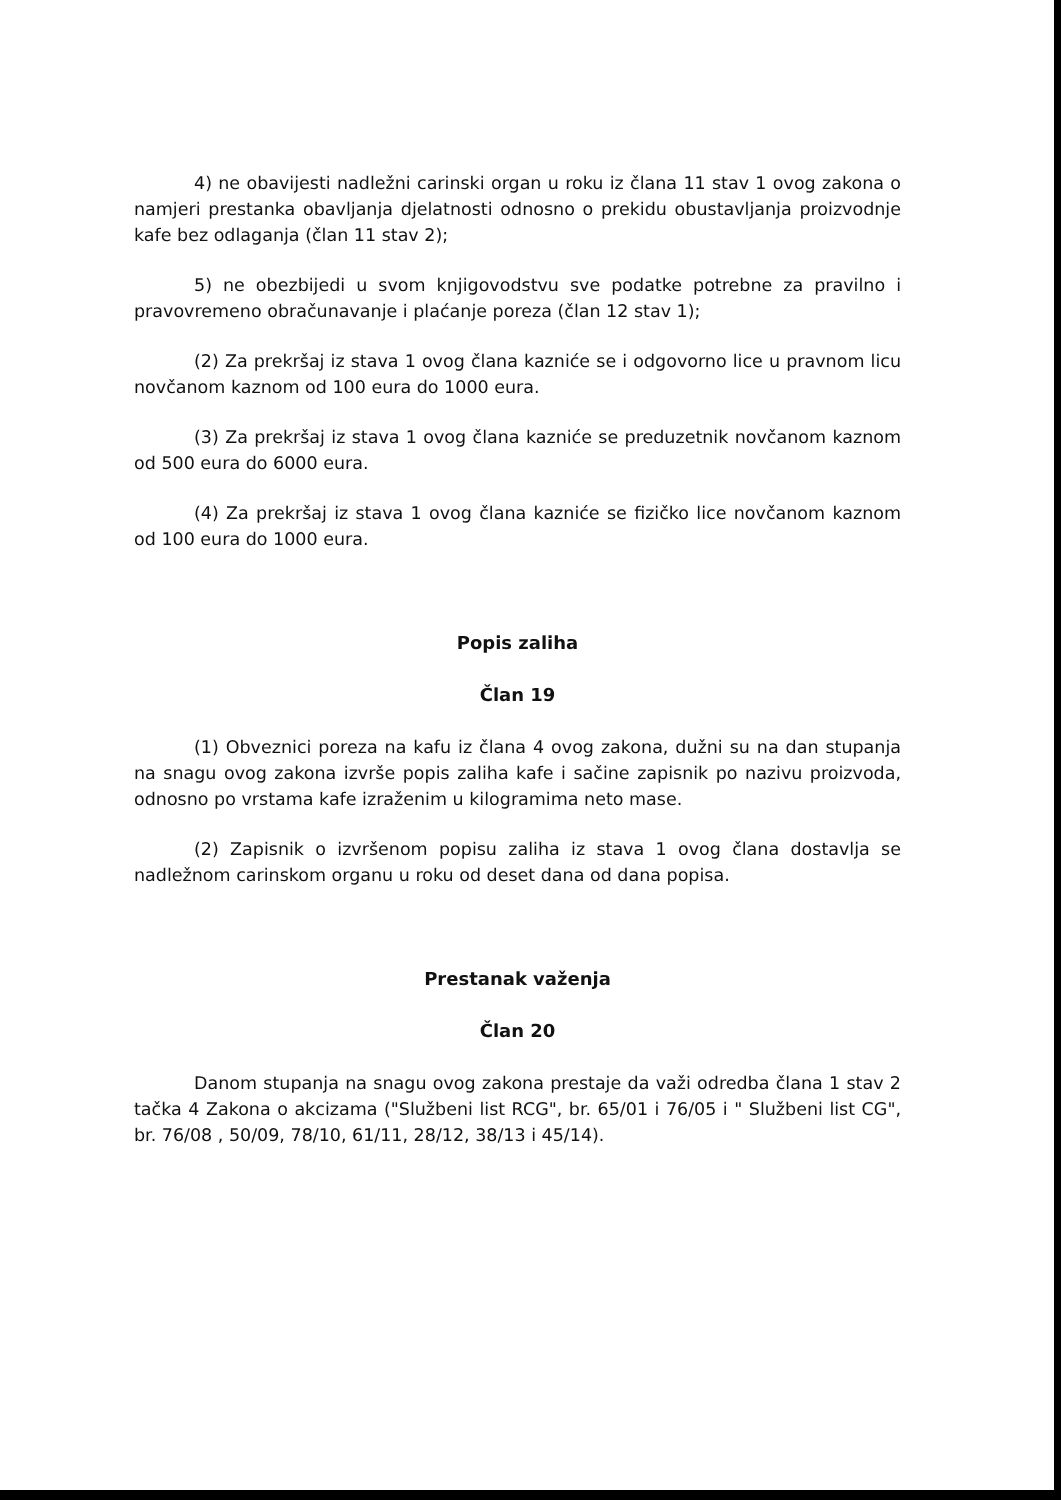4) ne obavijesti nadležni carinski organ u roku iz člana 11 stav 1 ovog zakona o namjeri prestanka obavljanja djelatnosti odnosno o prekidu obustavljanja proizvodnje kafe bez odlaganja (član 11 stav 2);
5) ne obezbijedi u svom knjigovodstvu sve podatke potrebne za pravilno i pravovremeno obračunavanje i plaćanje poreza (član 12 stav 1);
(2) Za prekršaj iz stava 1 ovog člana kazniće se i odgovorno lice u pravnom licu novčanom kaznom od 100 eura do 1000 eura.
(3) Za prekršaj iz stava 1 ovog člana kazniće se preduzetnik novčanom kaznom od 500 eura do 6000 eura.
(4) Za prekršaj iz stava 1 ovog člana kazniće se fizičko lice novčanom kaznom od 100 eura do 1000 eura.
Popis zaliha
Član 19
(1) Obveznici poreza na kafu iz člana 4 ovog zakona, dužni su na dan stupanja na snagu ovog zakona izvrše popis zaliha kafe i sačine zapisnik po nazivu proizvoda, odnosno po vrstama kafe izraženim u kilogramima neto mase.
(2) Zapisnik o izvršenom popisu zaliha iz stava 1 ovog člana dostavlja se nadležnom carinskom organu u roku od deset dana od dana popisa.
Prestanak važenja
Član 20
Danom stupanja na snagu ovog zakona prestaje da važi odredba člana 1 stav 2 tačka 4 Zakona o akcizama ("Službeni list RCG", br. 65/01 i 76/05 i " Službeni list CG", br. 76/08 , 50/09, 78/10, 61/11, 28/12, 38/13 i 45/14).